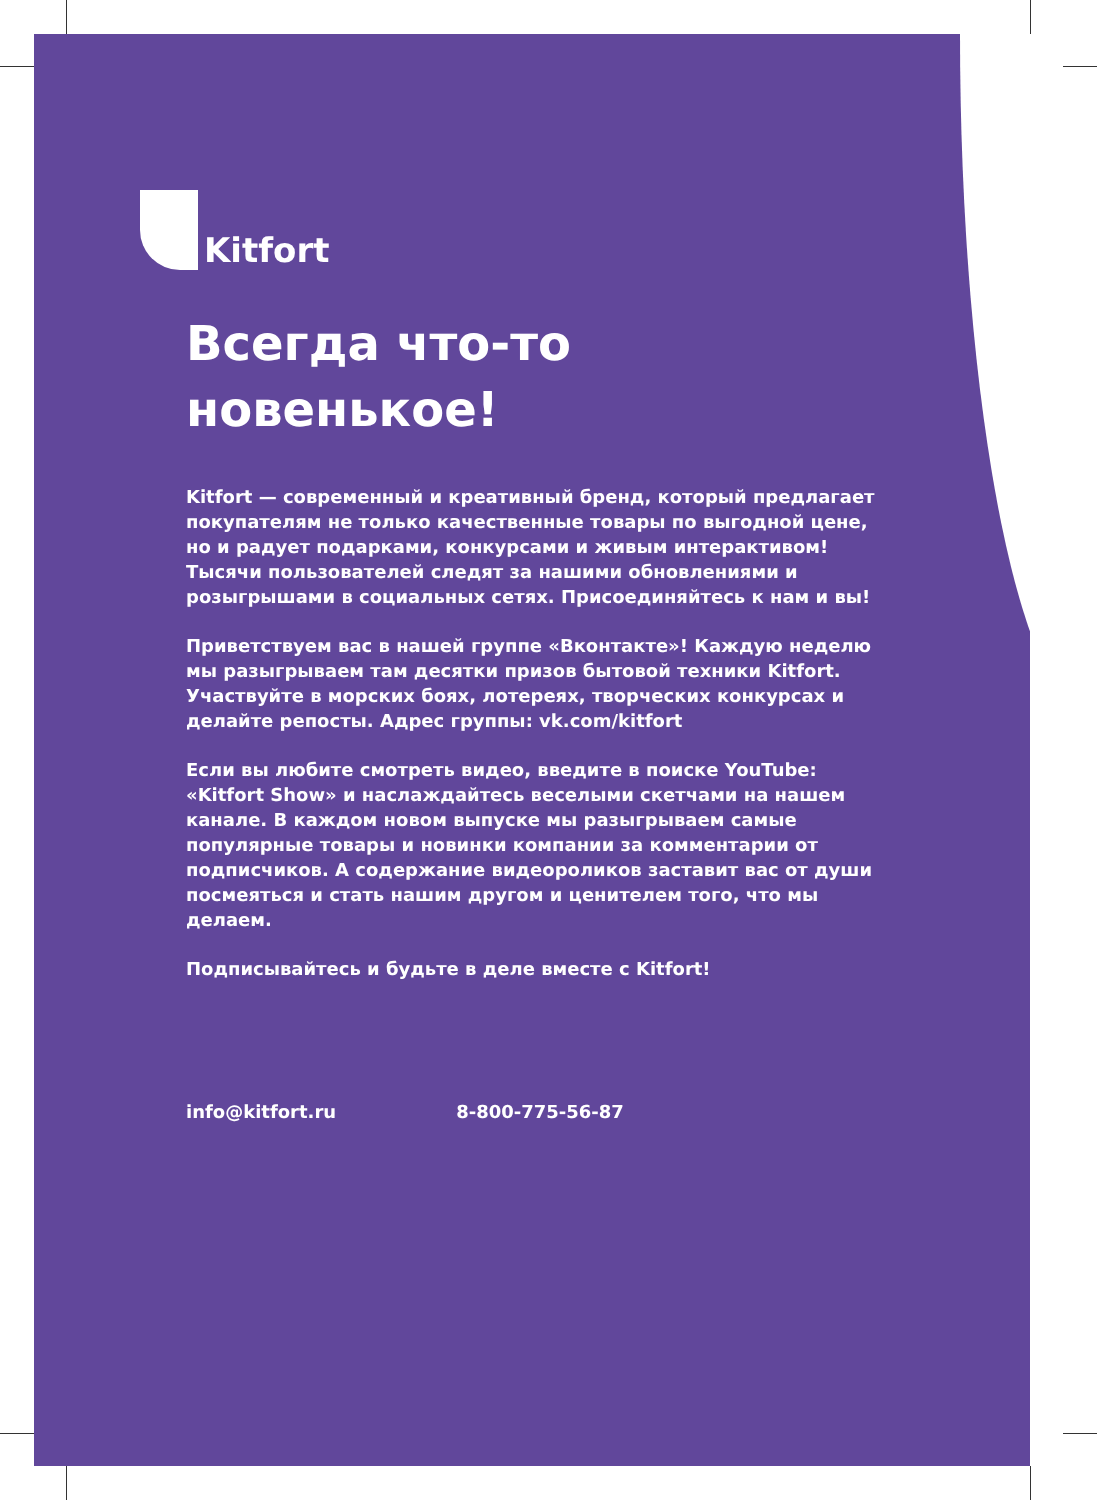Kitfort
Всегда что-то
новенькое!
Kitfort — современный и креативный бренд, который предлагает покупателям не только качественные товары по выгодной цене, но и радует подарками, конкурсами и живым интерактивом! Тысячи пользователей следят за нашими обновлениями и розыгрышами в социальных сетях. Присоединяйтесь к нам и вы!
Приветствуем вас в нашей группе «Вконтакте»! Каждую неделю мы разыгрываем там десятки призов бытовой техники Kitfort. Участвуйте в морских боях, лотереях, творческих конкурсах и делайте репосты. Адрес группы: vk.com/kitfort
Если вы любите смотреть видео, введите в поиске YouTube: «Kitfort Show» и наслаждайтесь веселыми скетчами на нашем канале. В каждом новом выпуске мы разыгрываем самые популярные товары и новинки компании за комментарии от подписчиков. А содержание видеороликов заставит вас от души посмеяться и стать нашим другом и ценителем того, что мы делаем.
Подписывайтесь и будьте в деле вместе с Kitfort!
info@kitfort.ru 8-800-775-56-87